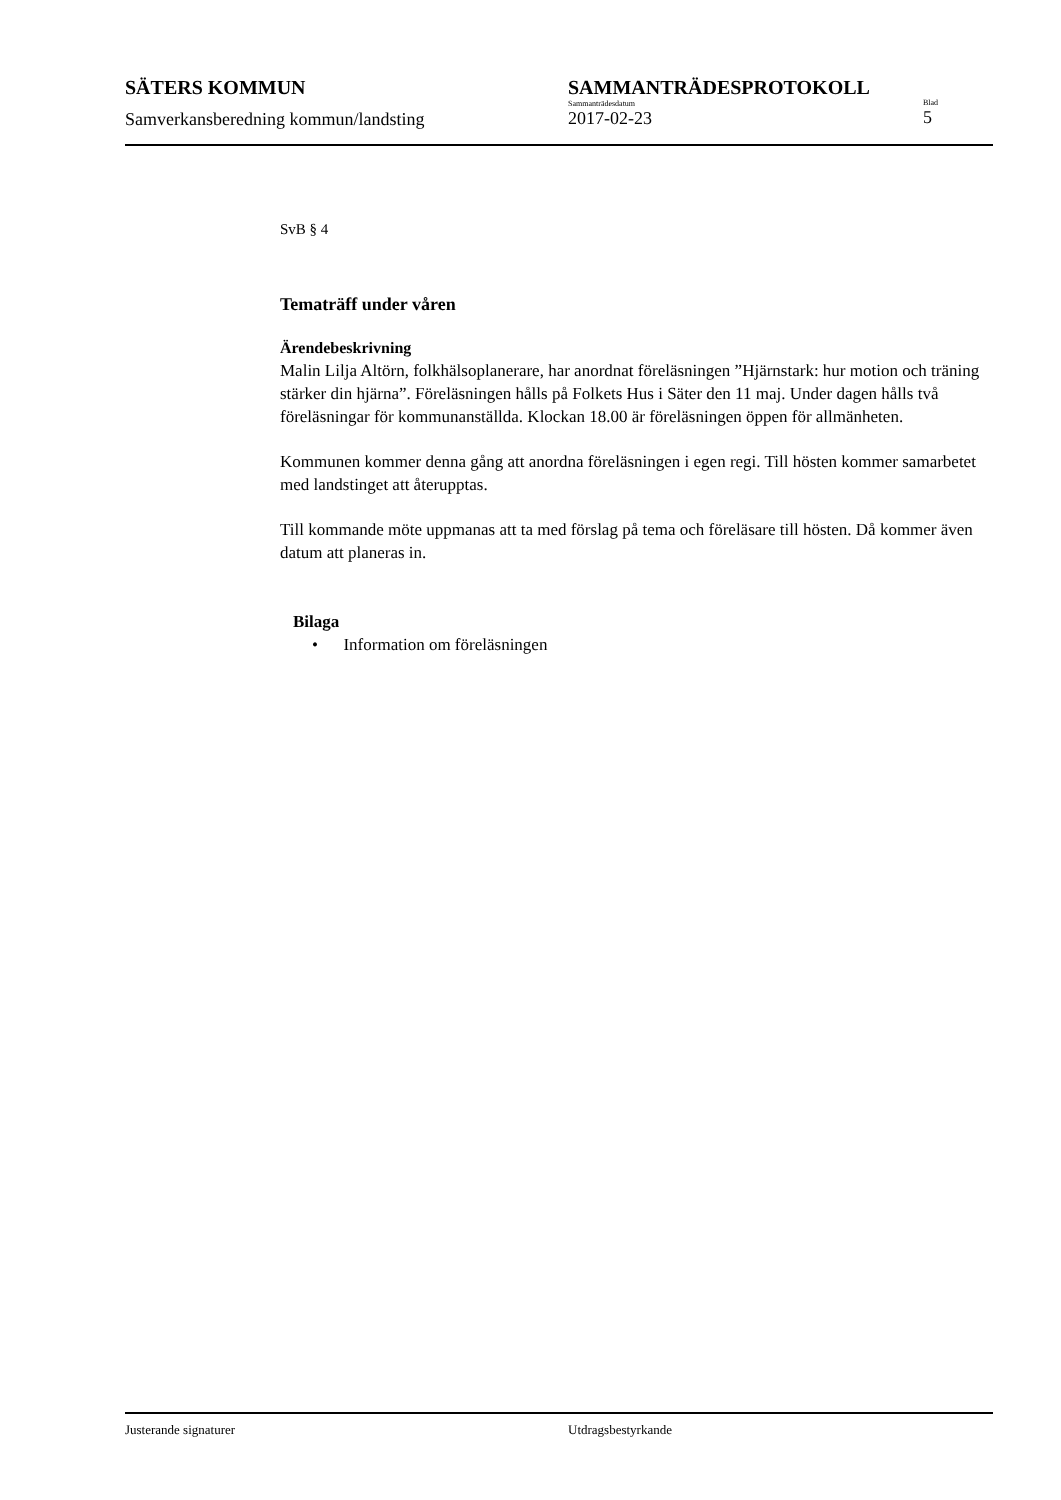SÄTERS KOMMUN
Samverkansberedning kommun/landsting
SAMMANTRÄDESPROTOKOLL
Sammanträdesdatum
2017-02-23
Blad
5
SvB § 4
Tematräff under våren
Ärendebeskrivning
Malin Lilja Altörn, folkhälsoplanerare, har anordnat föreläsningen ”Hjärnstark: hur motion och träning stärker din hjärna”. Föreläsningen hålls på Folkets Hus i Säter den 11 maj. Under dagen hålls två föreläsningar för kommunanställda. Klockan 18.00 är föreläsningen öppen för allmänheten.
Kommunen kommer denna gång att anordna föreläsningen i egen regi. Till hösten kommer samarbetet med landstinget att återupptas.
Till kommande möte uppmanas att ta med förslag på tema och föreläsare till hösten. Då kommer även datum att planeras in.
Bilaga
• Information om föreläsningen
Justerande signaturer Utdragsbestyrkande